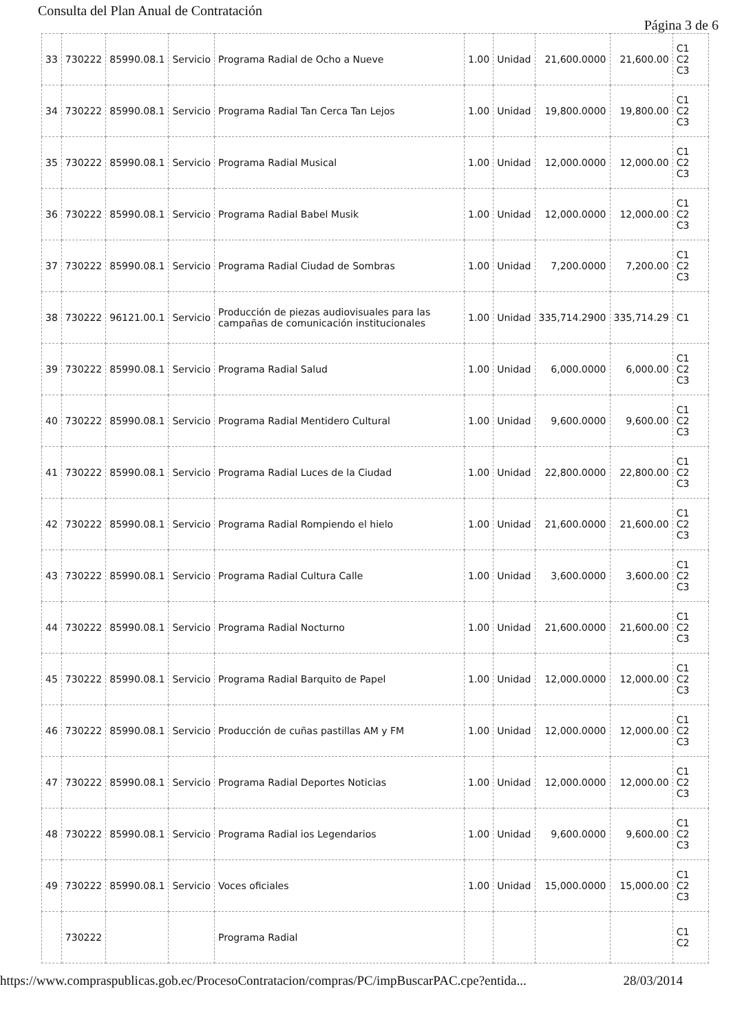Consulta del Plan Anual de Contratación
Página 3 de 6
| 33 | 730222 | 85990.08.1 | Servicio | Programa Radial de Ocho a Nueve | 1.00 | Unidad | 21,600.0000 | 21,600.00 | C1 C2 C3 |
| 34 | 730222 | 85990.08.1 | Servicio | Programa Radial Tan Cerca Tan Lejos | 1.00 | Unidad | 19,800.0000 | 19,800.00 | C1 C2 C3 |
| 35 | 730222 | 85990.08.1 | Servicio | Programa Radial Musical | 1.00 | Unidad | 12,000.0000 | 12,000.00 | C1 C2 C3 |
| 36 | 730222 | 85990.08.1 | Servicio | Programa Radial Babel Musik | 1.00 | Unidad | 12,000.0000 | 12,000.00 | C1 C2 C3 |
| 37 | 730222 | 85990.08.1 | Servicio | Programa Radial Ciudad de Sombras | 1.00 | Unidad | 7,200.0000 | 7,200.00 | C1 C2 C3 |
| 38 | 730222 | 96121.00.1 | Servicio | Producción de piezas audiovisuales para las campañas de comunicación institucionales | 1.00 | Unidad | 335,714.2900 | 335,714.29 | C1 |
| 39 | 730222 | 85990.08.1 | Servicio | Programa Radial Salud | 1.00 | Unidad | 6,000.0000 | 6,000.00 | C1 C2 C3 |
| 40 | 730222 | 85990.08.1 | Servicio | Programa Radial Mentidero Cultural | 1.00 | Unidad | 9,600.0000 | 9,600.00 | C1 C2 C3 |
| 41 | 730222 | 85990.08.1 | Servicio | Programa Radial Luces de la Ciudad | 1.00 | Unidad | 22,800.0000 | 22,800.00 | C1 C2 C3 |
| 42 | 730222 | 85990.08.1 | Servicio | Programa Radial Rompiendo el hielo | 1.00 | Unidad | 21,600.0000 | 21,600.00 | C1 C2 C3 |
| 43 | 730222 | 85990.08.1 | Servicio | Programa Radial Cultura Calle | 1.00 | Unidad | 3,600.0000 | 3,600.00 | C1 C2 C3 |
| 44 | 730222 | 85990.08.1 | Servicio | Programa Radial Nocturno | 1.00 | Unidad | 21,600.0000 | 21,600.00 | C1 C2 C3 |
| 45 | 730222 | 85990.08.1 | Servicio | Programa Radial Barquito de Papel | 1.00 | Unidad | 12,000.0000 | 12,000.00 | C1 C2 C3 |
| 46 | 730222 | 85990.08.1 | Servicio | Producción de cuñas pastillas AM y FM | 1.00 | Unidad | 12,000.0000 | 12,000.00 | C1 C2 C3 |
| 47 | 730222 | 85990.08.1 | Servicio | Programa Radial Deportes Noticias | 1.00 | Unidad | 12,000.0000 | 12,000.00 | C1 C2 C3 |
| 48 | 730222 | 85990.08.1 | Servicio | Programa Radial ios Legendarios | 1.00 | Unidad | 9,600.0000 | 9,600.00 | C1 C2 C3 |
| 49 | 730222 | 85990.08.1 | Servicio | Voces oficiales | 1.00 | Unidad | 15,000.0000 | 15,000.00 | C1 C2 C3 |
| | 730222 | | | Programa Radial | | | | | C1 C2 |
https://www.compraspublicas.gob.ec/ProcesoContratacion/compras/PC/impBuscarPAC.cpe?entida... 28/03/2014